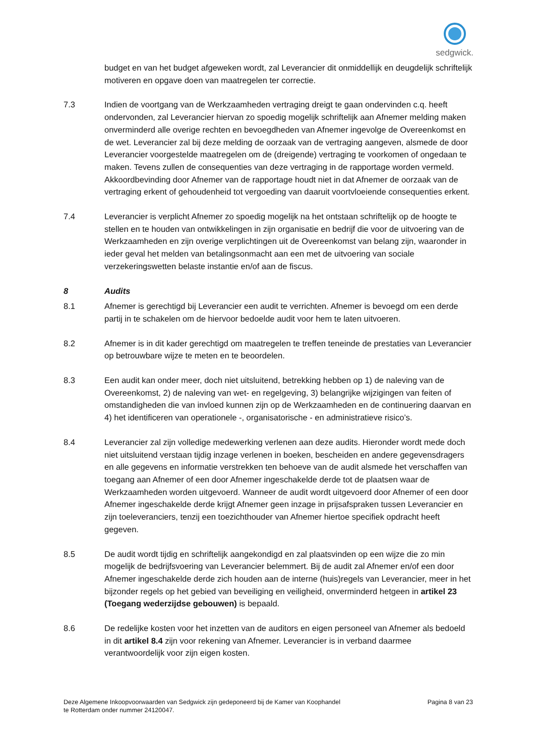sedgwick.
budget en van het budget afgeweken wordt, zal Leverancier dit onmiddellijk en deugdelijk schriftelijk motiveren en opgave doen van maatregelen ter correctie.
7.3 Indien de voortgang van de Werkzaamheden vertraging dreigt te gaan ondervinden c.q. heeft ondervonden, zal Leverancier hiervan zo spoedig mogelijk schriftelijk aan Afnemer melding maken onverminderd alle overige rechten en bevoegdheden van Afnemer ingevolge de Overeenkomst en de wet. Leverancier zal bij deze melding de oorzaak van de vertraging aangeven, alsmede de door Leverancier voorgestelde maatregelen om de (dreigende) vertraging te voorkomen of ongedaan te maken. Tevens zullen de consequenties van deze vertraging in de rapportage worden vermeld. Akkoordbevinding door Afnemer van de rapportage houdt niet in dat Afnemer de oorzaak van de vertraging erkent of gehoudenheid tot vergoeding van daaruit voortvloeiende consequenties erkent.
7.4 Leverancier is verplicht Afnemer zo spoedig mogelijk na het ontstaan schriftelijk op de hoogte te stellen en te houden van ontwikkelingen in zijn organisatie en bedrijf die voor de uitvoering van de Werkzaamheden en zijn overige verplichtingen uit de Overeenkomst van belang zijn, waaronder in ieder geval het melden van betalingsonmacht aan een met de uitvoering van sociale verzekeringswetten belaste instantie en/of aan de fiscus.
8 Audits
8.1 Afnemer is gerechtigd bij Leverancier een audit te verrichten. Afnemer is bevoegd om een derde partij in te schakelen om de hiervoor bedoelde audit voor hem te laten uitvoeren.
8.2 Afnemer is in dit kader gerechtigd om maatregelen te treffen teneinde de prestaties van Leverancier op betrouwbare wijze te meten en te beoordelen.
8.3 Een audit kan onder meer, doch niet uitsluitend, betrekking hebben op 1) de naleving van de Overeenkomst, 2) de naleving van wet- en regelgeving, 3) belangrijke wijzigingen van feiten of omstandigheden die van invloed kunnen zijn op de Werkzaamheden en de continuering daarvan en 4) het identificeren van operationele -, organisatorische - en administratieve risico’s.
8.4 Leverancier zal zijn volledige medewerking verlenen aan deze audits. Hieronder wordt mede doch niet uitsluitend verstaan tijdig inzage verlenen in boeken, bescheiden en andere gegevensdragers en alle gegevens en informatie verstrekken ten behoeve van de audit alsmede het verschaffen van toegang aan Afnemer of een door Afnemer ingeschakelde derde tot de plaatsen waar de Werkzaamheden worden uitgevoerd. Wanneer de audit wordt uitgevoerd door Afnemer of een door Afnemer ingeschakelde derde krijgt Afnemer geen inzage in prijsafspraken tussen Leverancier en zijn toeleveranciers, tenzij een toezichthouder van Afnemer hiertoe specifiek opdracht heeft gegeven.
8.5 De audit wordt tijdig en schriftelijk aangekondigd en zal plaatsvinden op een wijze die zo min mogelijk de bedrijfsvoering van Leverancier belemmert. Bij de audit zal Afnemer en/of een door Afnemer ingeschakelde derde zich houden aan de interne (huis)regels van Leverancier, meer in het bijzonder regels op het gebied van beveiliging en veiligheid, onverminderd hetgeen in artikel 23 (Toegang wederzijdse gebouwen) is bepaald.
8.6 De redelijke kosten voor het inzetten van de auditors en eigen personeel van Afnemer als bedoeld in dit artikel 8.4 zijn voor rekening van Afnemer. Leverancier is in verband daarmee verantwoordelijk voor zijn eigen kosten.
Deze Algemene Inkoopvoorwaarden van Sedgwick zijn gedeponeerd bij de Kamer van Koophandel
te Rotterdam onder nummer 24120047.
Pagina 8 van 23